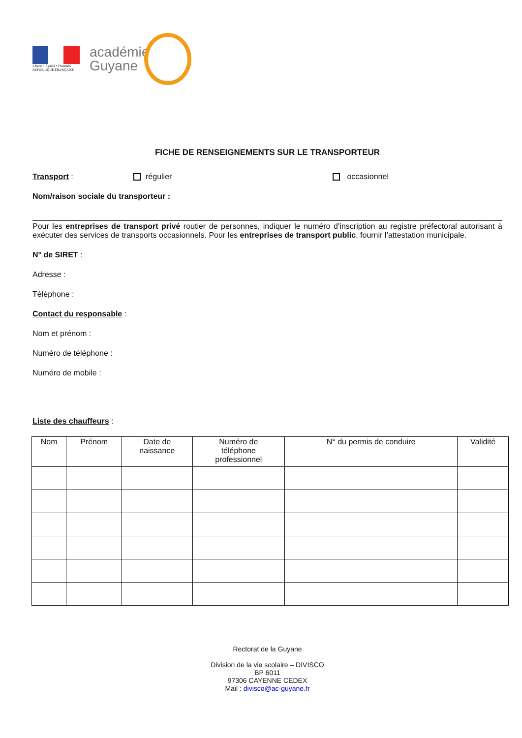Liberté • Égalité • Fraternité
RÉPUBLIQUE FRANÇAISE
académie
Guyane
FICHE DE RENSEIGNEMENTS SUR LE TRANSPORTEUR
Transport : régulier occasionnel
Nom/raison sociale du transporteur :
Pour les entreprises de transport privé routier de personnes, indiquer le numéro d’inscription au registre préfectoral autorisant à exécuter des services de transports occasionnels. Pour les entreprises de transport public, fournir l’attestation municipale.
N° de SIRET :
Adresse :
Téléphone :
Contact du responsable :
Nom et prénom :
Numéro de téléphone :
Numéro de mobile :
Liste des chauffeurs :
| Nom | Prénom | Date de naissance | Numéro de téléphone professionnel | N° du permis de conduire | Validité |
| --- | --- | --- | --- | --- | --- |
Rectorat de la Guyane
Division de la vie scolaire – DIVISCO
BP 6011
97306 CAYENNE CEDEX
Mail : divisco@ac-guyane.fr